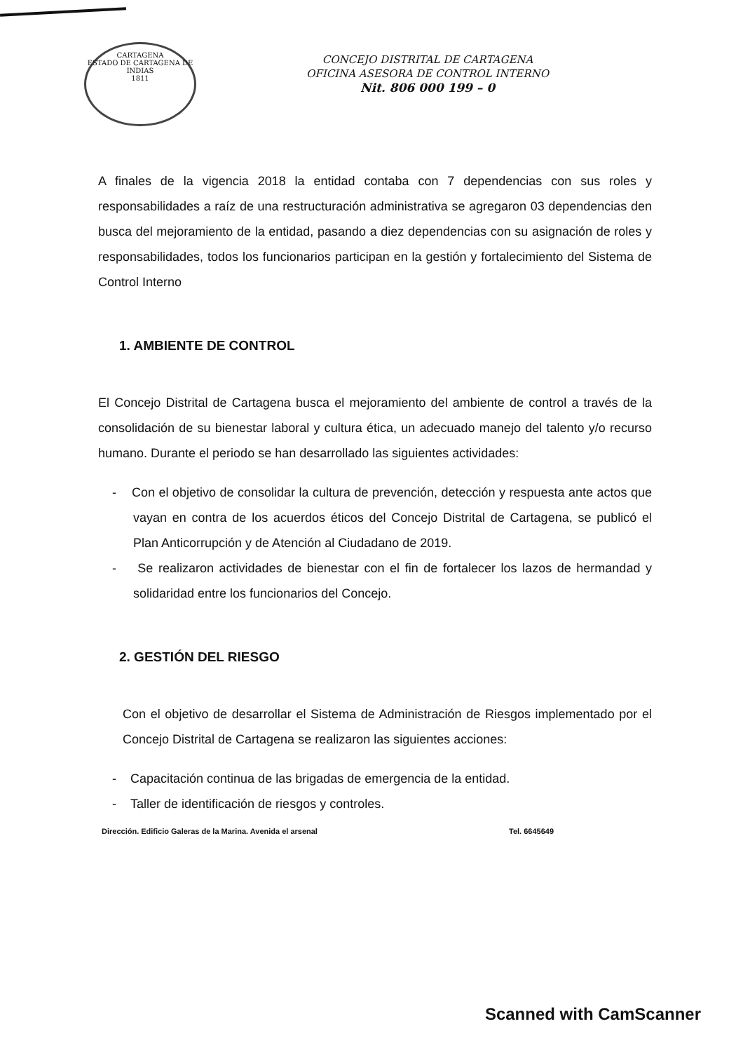CARTAGENA
ESTADO DE CARTAGENA DE INDIAS
1811
CONCEJO DISTRITAL DE CARTAGENA
OFICINA ASESORA DE CONTROL INTERNO
Nit. 806 000 199 – 0
A finales de la vigencia 2018 la entidad contaba con 7 dependencias con sus roles y responsabilidades a raíz de una restructuración administrativa se agregaron 03 dependencias den busca del mejoramiento de la entidad, pasando a diez dependencias con su asignación de roles y responsabilidades, todos los funcionarios participan en la gestión y fortalecimiento del Sistema de Control Interno
1. AMBIENTE DE CONTROL
El Concejo Distrital de Cartagena busca el mejoramiento del ambiente de control a través de la consolidación de su bienestar laboral y cultura ética, un adecuado manejo del talento y/o recurso humano. Durante el periodo se han desarrollado las siguientes actividades:
- Con el objetivo de consolidar la cultura de prevención, detección y respuesta ante actos que vayan en contra de los acuerdos éticos del Concejo Distrital de Cartagena, se publicó el Plan Anticorrupción y de Atención al Ciudadano de 2019.
- Se realizaron actividades de bienestar con el fin de fortalecer los lazos de hermandad y solidaridad entre los funcionarios del Concejo.
2. GESTIÓN DEL RIESGO
Con el objetivo de desarrollar el Sistema de Administración de Riesgos implementado por el Concejo Distrital de Cartagena se realizaron las siguientes acciones:
- Capacitación continua de las brigadas de emergencia de la entidad.
- Taller de identificación de riesgos y controles.
Dirección. Edificio Galeras de la Marina. Avenida el arsenal Tel. 6645649
Scanned with CamScanner